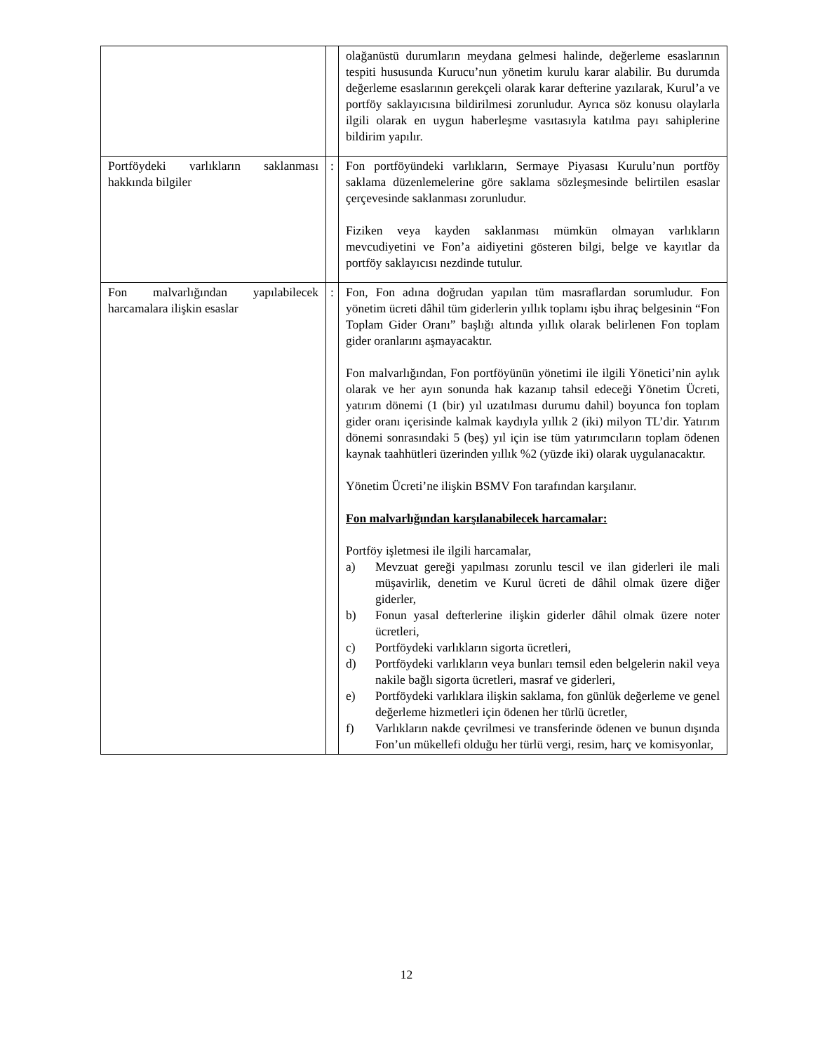| | | olağanüstü durumların meydana gelmesi halinde, değerleme esaslarının tespiti hususunda Kurucu’nun yönetim kurulu karar alabilir. Bu durumda değerleme esaslarının gerekçeli olarak karar defterine yazılarak, Kurul’a ve portföy saklayıcısına bildirilmesi zorunludur. Ayrıca söz konusu olaylarla ilgili olarak en uygun haberleşme vasıtasıyla katılma payı sahiplerine bildirim yapılır. |
| Portföydeki varlıkların saklanması hakkında bilgiler | : | Fon portföyündeki varlıkların, Sermaye Piyasası Kurulu’nun portföy saklama düzenlemelerine göre saklama sözleşmesinde belirtilen esaslar çerçevesinde saklanması zorunludur. Fiziken veya kayden saklanması mümkün olmayan varlıkların mevcudiyetini ve Fon’a aidiyetini gösteren bilgi, belge ve kayıtlar da portföy saklayıcısı nezdinde tutulur. |
| Fon malvarlığından yapılabilecek harcamalara ilişkin esaslar | : | Fon, Fon adına doğrudan yapılan tüm masraflardan sorumludur. Fon yönetim ücreti dâhil tüm giderlerin yıllık toplamı işbu ihraç belgesinin “Fon Toplam Gider Oranı” başlığı altında yıllık olarak belirlenen Fon toplam gider oranlarını aşmayacaktır. Fon malvarlığından, Fon portföyünün yönetimi ile ilgili Yönetici’nin aylık olarak ve her ayın sonunda hak kazanıp tahsil edeceği Yönetim Ücreti, yatırım dönemi (1 (bir) yıl uzatılması durumu dahil) boyunca fon toplam gider oranı içerisinde kalmak kaydıyla yıllık 2 (iki) milyon TL’dir. Yatırım dönemi sonrasındaki 5 (beş) yıl için ise tüm yatırımcıların toplam ödenen kaynak taahhütleri üzerinden yıllık %2 (yüzde iki) olarak uygulanacaktır. Yönetim Ücreti’ne ilişkin BSMV Fon tarafından karşılanır. Fon malvarlığından karşılanabilecek harcamalar: Portföy işletmesi ile ilgili harcamalar, a) Mevzuat gereği yapılması zorunlu tescil ve ilan giderleri ile mali müşavirlik, denetim ve Kurul ücreti de dâhil olmak üzere diğer giderler, b) Fonun yasal defterlerine ilişkin giderler dâhil olmak üzere noter ücretleri, c) Portföydeki varlıkların sigorta ücretleri, d) Portföydeki varlıkların veya bunları temsil eden belgelerin nakil veya nakile bağlı sigorta ücretleri, masraf ve giderleri, e) Portföydeki varlıklara ilişkin saklama, fon günlük değerleme ve genel değerleme hizmetleri için ödenen her türlü ücretler, f) Varlıkların nakde çevrilmesi ve transferinde ödenen ve bunun dışında Fon’un mükellefi olduğu her türlü vergi, resim, harç ve komisyonlar, |
12